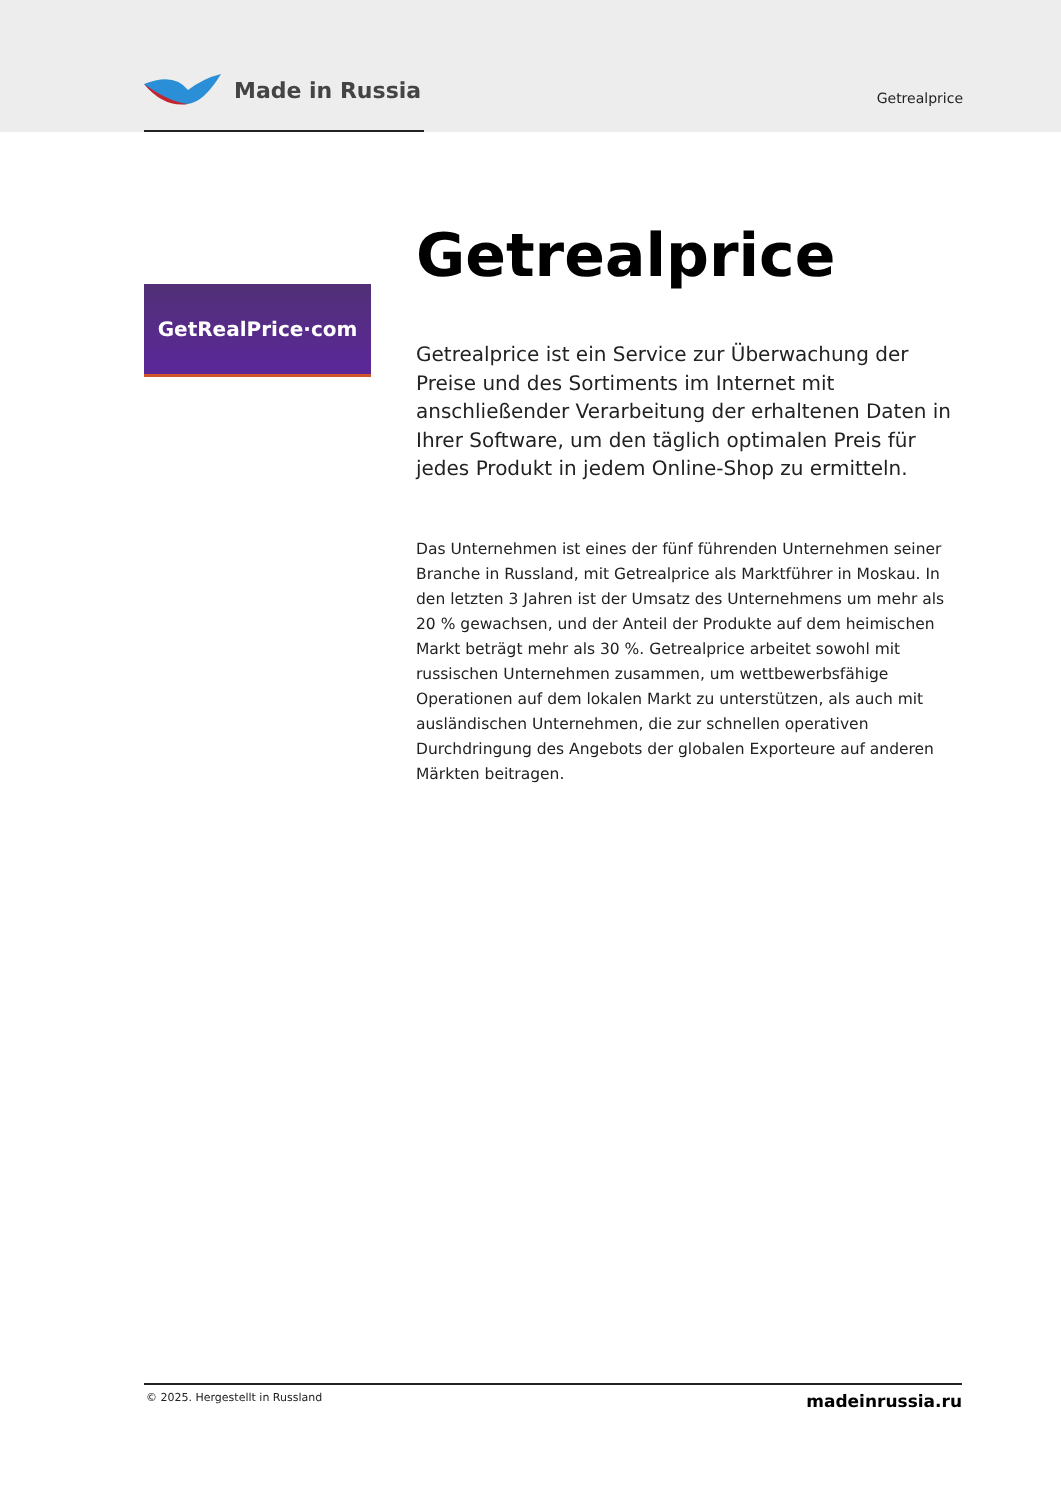Made in Russia
Getrealprice
GetRealPrice·com
Getrealprice
Getrealprice ist ein Service zur Überwachung der Preise und des Sortiments im Internet mit anschließender Verarbeitung der erhaltenen Daten in Ihrer Software, um den täglich optimalen Preis für jedes Produkt in jedem Online-Shop zu ermitteln.
Das Unternehmen ist eines der fünf führenden Unternehmen seiner Branche in Russland, mit Getrealprice als Marktführer in Moskau. In den letzten 3 Jahren ist der Umsatz des Unternehmens um mehr als 20 % gewachsen, und der Anteil der Produkte auf dem heimischen Markt beträgt mehr als 30 %. Getrealprice arbeitet sowohl mit russischen Unternehmen zusammen, um wettbewerbsfähige Operationen auf dem lokalen Markt zu unterstützen, als auch mit ausländischen Unternehmen, die zur schnellen operativen Durchdringung des Angebots der globalen Exporteure auf anderen Märkten beitragen.
© 2025. Hergestellt in Russland madeinrussia.ru